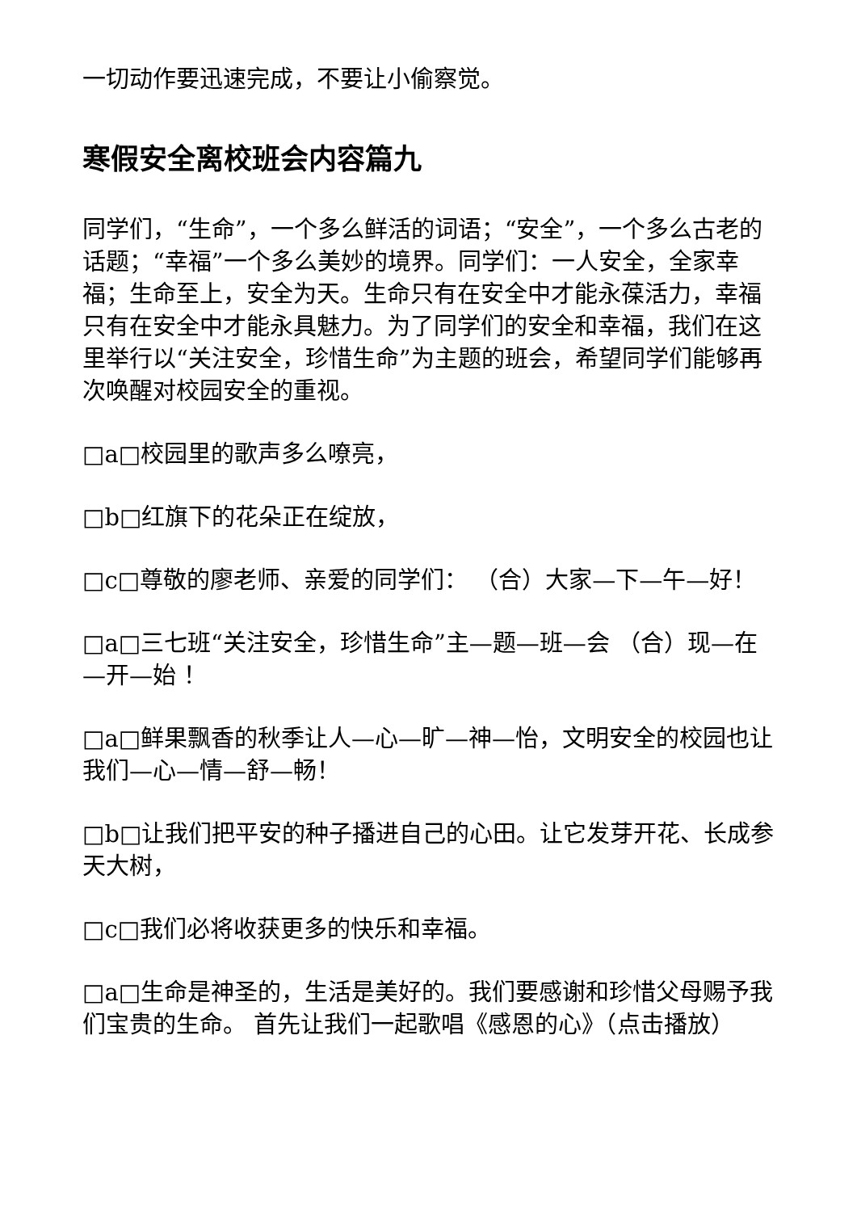一切动作要迅速完成，不要让小偷察觉。
寒假安全离校班会内容篇九
同学们，“生命”，一个多么鲜活的词语；“安全”，一个多么古老的话题；“幸福”一个多么美妙的境界。同学们：一人安全，全家幸福；生命至上，安全为天。生命只有在安全中才能永葆活力，幸福只有在安全中才能永具魅力。为了同学们的安全和幸福，我们在这里举行以“关注安全，珍惜生命”为主题的班会，希望同学们能够再次唤醒对校园安全的重视。
□a□校园里的歌声多么嘹亮，
□b□红旗下的花朵正在绽放，
□c□尊敬的廖老师、亲爱的同学们： （合）大家—下—午—好！
□a□三七班“关注安全，珍惜生命”主—题—班—会 （合）现—在—开—始 ！
□a□鲜果飘香的秋季让人—心—旷—神—怡，文明安全的校园也让我们—心—情—舒—畅！
□b□让我们把平安的种子播进自己的心田。让它发芽开花、长成参天大树，
□c□我们必将收获更多的快乐和幸福。
□a□生命是神圣的，生活是美好的。我们要感谢和珍惜父母赐予我们宝贵的生命。 首先让我们一起歌唱《感恩的心》（点击播放）